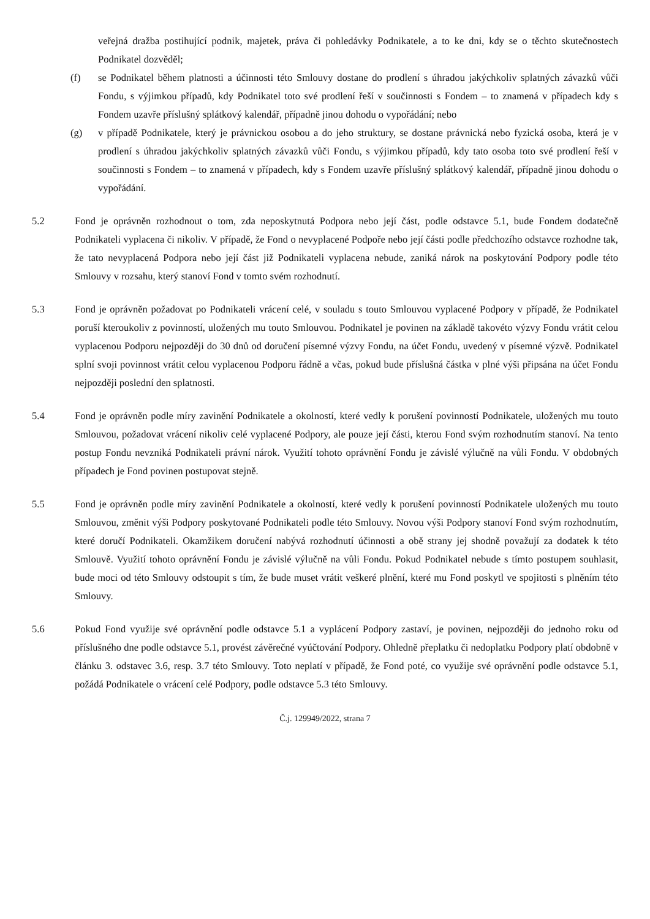veřejná dražba postihující podnik, majetek, práva či pohledávky Podnikatele, a to ke dni, kdy se o těchto skutečnostech Podnikatel dozvěděl;
(f) se Podnikatel během platnosti a účinnosti této Smlouvy dostane do prodlení s úhradou jakýchkoliv splatných závazků vůči Fondu, s výjimkou případů, kdy Podnikatel toto své prodlení řeší v součinnosti s Fondem – to znamená v případech kdy s Fondem uzavře příslušný splátkový kalendář, případně jinou dohodu o vypořádání; nebo
(g) v případě Podnikatele, který je právnickou osobou a do jeho struktury, se dostane právnická nebo fyzická osoba, která je v prodlení s úhradou jakýchkoliv splatných závazků vůči Fondu, s výjimkou případů, kdy tato osoba toto své prodlení řeší v součinnosti s Fondem – to znamená v případech, kdy s Fondem uzavře příslušný splátkový kalendář, případně jinou dohodu o vypořádání.
5.2 Fond je oprávněn rozhodnout o tom, zda neposkytnutá Podpora nebo její část, podle odstavce 5.1, bude Fondem dodatečně Podnikateli vyplacena či nikoliv. V případě, že Fond o nevyplacené Podpoře nebo její části podle předchozího odstavce rozhodne tak, že tato nevyplacená Podpora nebo její část již Podnikateli vyplacena nebude, zaniká nárok na poskytování Podpory podle této Smlouvy v rozsahu, který stanoví Fond v tomto svém rozhodnutí.
5.3 Fond je oprávněn požadovat po Podnikateli vrácení celé, v souladu s touto Smlouvou vyplacené Podpory v případě, že Podnikatel poruší kteroukoliv z povinností, uložených mu touto Smlouvou. Podnikatel je povinen na základě takovéto výzvy Fondu vrátit celou vyplacenou Podporu nejpozději do 30 dnů od doručení písemné výzvy Fondu, na účet Fondu, uvedený v písemné výzvě. Podnikatel splní svoji povinnost vrátit celou vyplacenou Podporu řádně a včas, pokud bude příslušná částka v plné výši připsána na účet Fondu nejpozději poslední den splatnosti.
5.4 Fond je oprávněn podle míry zavinění Podnikatele a okolností, které vedly k porušení povinností Podnikatele, uložených mu touto Smlouvou, požadovat vrácení nikoliv celé vyplacené Podpory, ale pouze její části, kterou Fond svým rozhodnutím stanoví. Na tento postup Fondu nevzniká Podnikateli právní nárok. Využití tohoto oprávnění Fondu je závislé výlučně na vůli Fondu. V obdobných případech je Fond povinen postupovat stejně.
5.5 Fond je oprávněn podle míry zavinění Podnikatele a okolností, které vedly k porušení povinností Podnikatele uložených mu touto Smlouvou, změnit výši Podpory poskytované Podnikateli podle této Smlouvy. Novou výši Podpory stanoví Fond svým rozhodnutím, které doručí Podnikateli. Okamžikem doručení nabývá rozhodnutí účinnosti a obě strany jej shodně považují za dodatek k této Smlouvě. Využití tohoto oprávnění Fondu je závislé výlučně na vůli Fondu. Pokud Podnikatel nebude s tímto postupem souhlasit, bude moci od této Smlouvy odstoupit s tím, že bude muset vrátit veškeré plnění, které mu Fond poskytl ve spojitosti s plněním této Smlouvy.
5.6 Pokud Fond využije své oprávnění podle odstavce 5.1 a vyplácení Podpory zastaví, je povinen, nejpozději do jednoho roku od příslušného dne podle odstavce 5.1, provést závěrečné vyúčtování Podpory. Ohledně přeplatku či nedoplatku Podpory platí obdobně v článku 3. odstavec 3.6, resp. 3.7 této Smlouvy. Toto neplatí v případě, že Fond poté, co využije své oprávnění podle odstavce 5.1, požádá Podnikatele o vrácení celé Podpory, podle odstavce 5.3 této Smlouvy.
Č.j. 129949/2022, strana 7